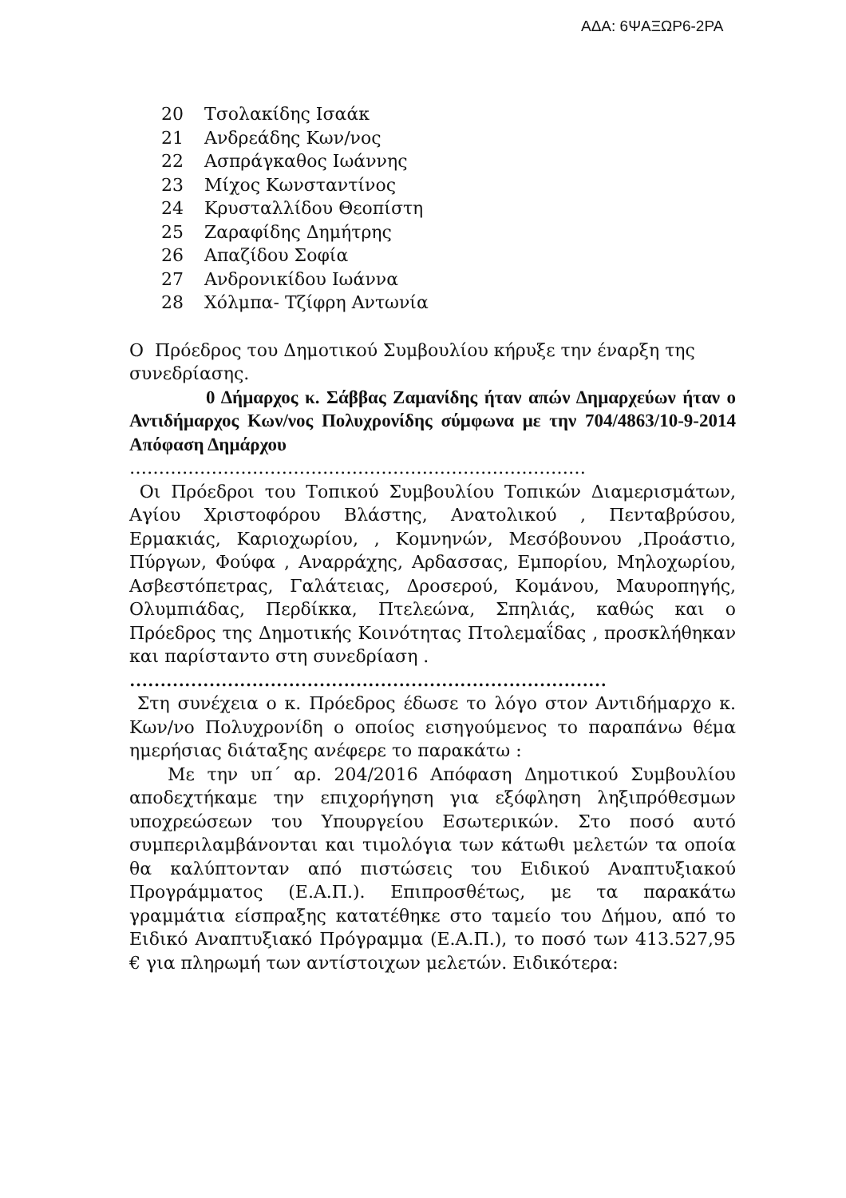ΑΔΑ: 6ΨΑΞΩΡ6-2ΡΑ
20 Τσολακίδης Ισαάκ
21 Ανδρεάδης Κων/νος
22 Ασπράγκαθος Ιωάννης
23 Μίχος Κωνσταντίνος
24 Κρυσταλλίδου Θεοπίστη
25 Ζαραφίδης Δημήτρης
26 Απαζίδου Σοφία
27 Ανδρονικίδου Ιωάννα
28 Χόλμπα- Τζίφρη Αντωνία
Ο Πρόεδρος του Δημοτικού Συμβουλίου κήρυξε την έναρξη της συνεδρίασης.
0 Δήμαρχος κ. Σάββας Ζαμανίδης ήταν απών Δημαρχεύων ήταν ο Αντιδήμαρχος Κων/νος Πολυχρονίδης σύμφωνα με την 704/4863/10-9-2014 Απόφαση Δημάρχου
……………………………………………………………………
Οι Πρόεδροι του Τοπικού Συμβουλίου Τοπικών Διαμερισμάτων, Αγίου Χριστοφόρου Βλάστης, Ανατολικού , Πενταβρύσου, Ερμακιάς, Καριοχωρίου, , Κομνηνών, Μεσόβουνου ,Προάστιο, Πύργων, Φούφα , Αναρράχης, Αρδασσας, Εμπορίου, Μηλοχωρίου, Ασβεστόπετρας, Γαλάτειας, Δροσερού, Κομάνου, Μαυροπηγής, Ολυμπιάδας, Περδίκκα, Πτελεώνα, Σπηλιάς, καθώς και ο Πρόεδρος της Δημοτικής Κοινότητας Πτολεμαΐδας , προσκλήθηκαν και παρίσταντο στη συνεδρίαση .
……………………………………………………………………
Στη συνέχεια ο κ. Πρόεδρος έδωσε το λόγο στον Αντιδήμαρχο κ. Κων/νο Πολυχρονίδη ο οποίος εισηγούμενος το παραπάνω θέμα ημερήσιας διάταξης ανέφερε το παρακάτω :
Με την υπ΄ αρ. 204/2016 Απόφαση Δημοτικού Συμβουλίου αποδεχτήκαμε την επιχορήγηση για εξόφληση ληξιπρόθεσμων υποχρεώσεων του Υπουργείου Εσωτερικών. Στο ποσό αυτό συμπεριλαμβάνονται και τιμολόγια των κάτωθι μελετών τα οποία θα καλύπτονταν από πιστώσεις του Ειδικού Αναπτυξιακού Προγράμματος (Ε.Α.Π.). Επιπροσθέτως, με τα παρακάτω γραμμάτια είσπραξης κατατέθηκε στο ταμείο του Δήμου, από το Ειδικό Αναπτυξιακό Πρόγραμμα (Ε.Α.Π.), το ποσό των 413.527,95 € για πληρωμή των αντίστοιχων μελετών. Ειδικότερα: